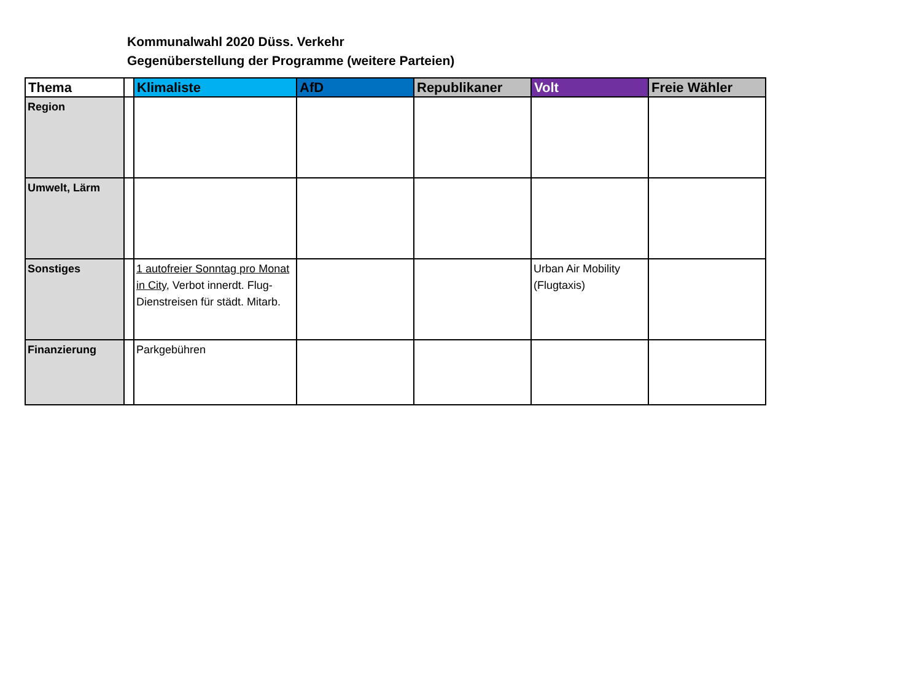Kommunalwahl 2020 Düss. Verkehr
Gegenüberstellung der Programme (weitere Parteien)
| Thema | | Klimaliste | AfD | Republikaner | Volt | Freie Wähler |
| --- | --- | --- | --- | --- | --- | --- |
| Region | | | | | | |
| Umwelt, Lärm | | | | | | |
| Sonstiges | | 1 autofreier Sonntag pro Monat in City , Verbot innerdt. Flug-Dienstreisen für städt. Mitarb. | | | Urban Air Mobility (Flugtaxis) | |
| Finanzierung | | Parkgebühren | | | | |